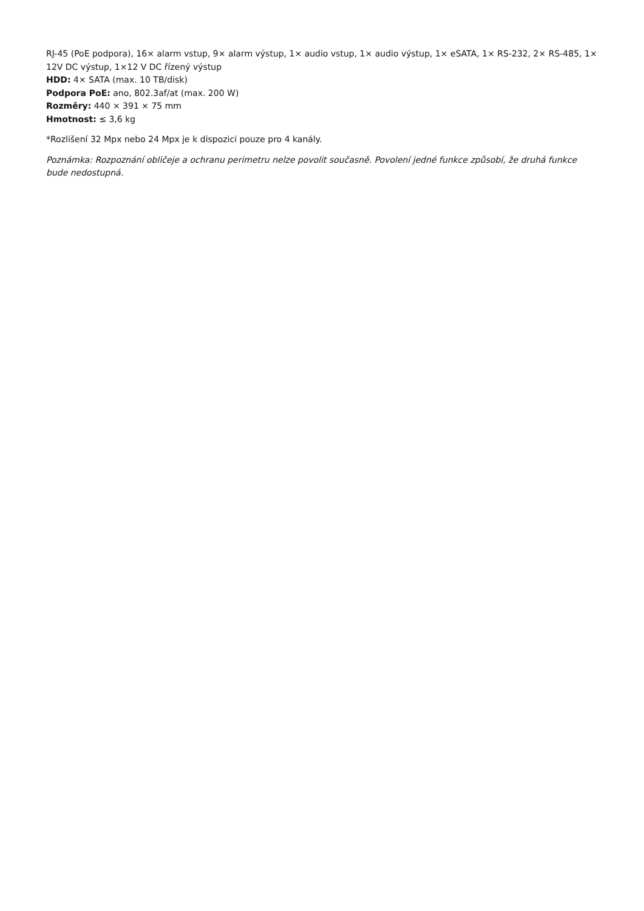RJ-45 (PoE podpora), 16× alarm vstup, 9× alarm výstup, 1× audio vstup, 1× audio výstup, 1× eSATA, 1× RS-232, 2× RS-485, 1× 12V DC výstup, 1×12 V DC řízený výstup
HDD: 4× SATA (max. 10 TB/disk)
Podpora PoE: ano, 802.3af/at (max. 200 W)
Rozměry: 440 × 391 × 75 mm
Hmotnost: ≤ 3,6 kg
*Rozlišení 32 Mpx nebo 24 Mpx je k dispozici pouze pro 4 kanály.
Poznámka: Rozpoznání obličeje a ochranu perimetru nelze povolit současně. Povolení jedné funkce způsobí, že druhá funkce bude nedostupná.